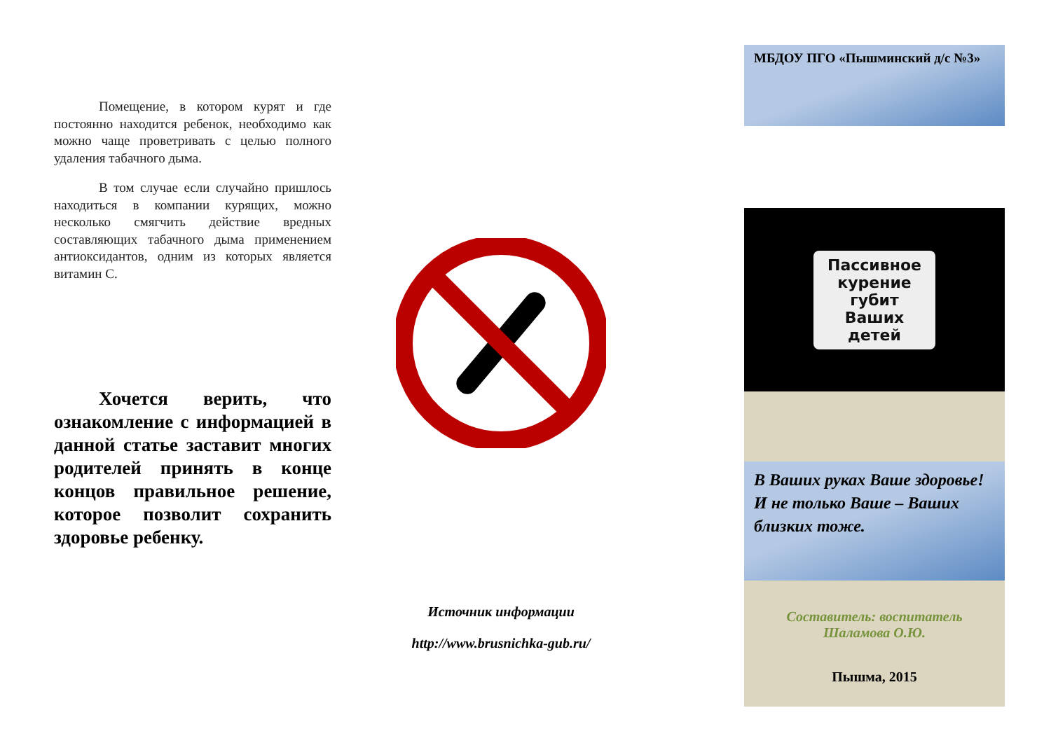Помещение, в котором курят и где постоянно находится ребенок, необходимо как можно чаще проветривать с целью полного удаления табачного дыма.
В том случае если случайно пришлось находиться в компании курящих, можно несколько смягчить действие вредных составляющих табачного дыма применением антиоксидантов, одним из которых является витамин С.
Хочется верить, что ознакомление с информацией в данной статье заставит многих родителей принять в конце концов правильное решение, которое позволит сохранить здоровье ребенку.
Источник информации
http://www.brusnichka-gub.ru/
МБДОУ ПГО «Пышминский д/с №3»
Пассивное
курение
губит
Ваших
детей
В Ваших руках Ваше здоровье! И не только Ваше – Ваших близких тоже.
Составитель: воспитатель
Шаламова О.Ю.
Пышма, 2015